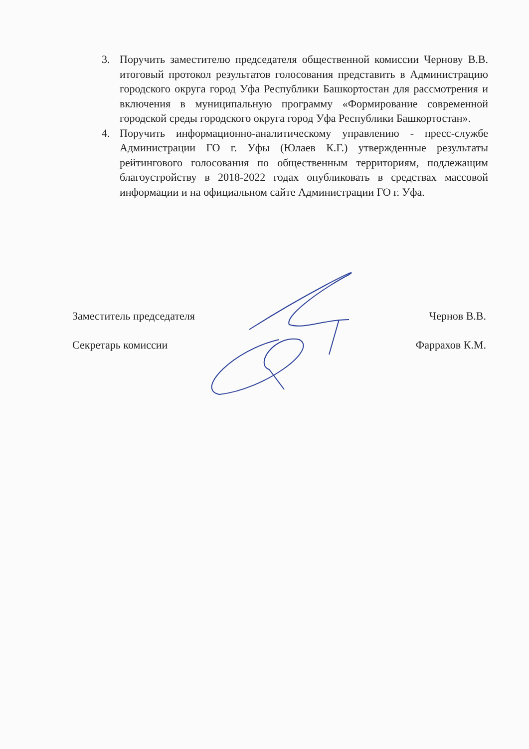3. Поручить заместителю председателя общественной комиссии Чернову В.В. итоговый протокол результатов голосования представить в Администрацию городского округа город Уфа Республики Башкортостан для рассмотрения и включения в муниципальную программу «Формирование современной городской среды городского округа город Уфа Республики Башкортостан».
4. Поручить информационно-аналитическому управлению - пресс-службе Администрации ГО г. Уфы (Юлаев К.Г.) утвержденные результаты рейтингового голосования по общественным территориям, подлежащим благоустройству в 2018-2022 годах опубликовать в средствах массовой информации и на официальном сайте Администрации ГО г. Уфа.
Заместитель председателя Чернов В.В.
Секретарь комиссии Фаррахов К.М.